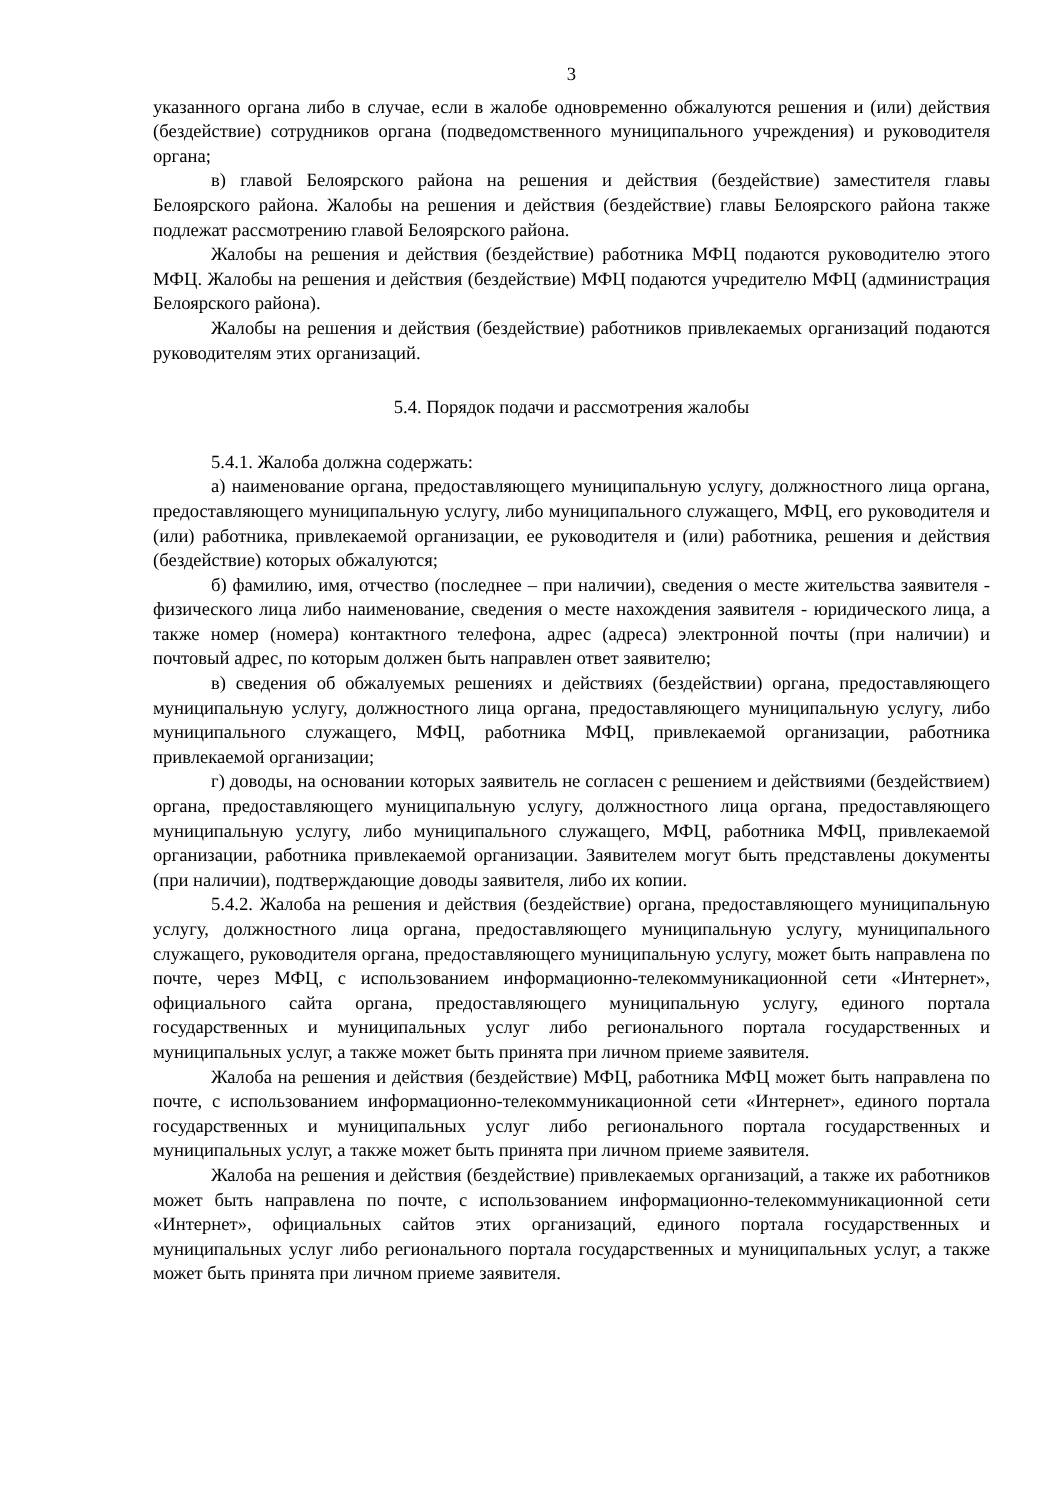3
указанного органа либо в случае, если в жалобе одновременно обжалуются решения и (или) действия (бездействие) сотрудников органа (подведомственного муниципального учреждения) и руководителя органа;
в) главой Белоярского района на решения и действия (бездействие) заместителя главы Белоярского района. Жалобы на решения и действия (бездействие) главы Белоярского района также подлежат рассмотрению главой Белоярского района.
Жалобы на решения и действия (бездействие) работника МФЦ подаются руководителю этого МФЦ. Жалобы на решения и действия (бездействие) МФЦ подаются учредителю МФЦ (администрация Белоярского района).
Жалобы на решения и действия (бездействие) работников привлекаемых организаций подаются руководителям этих организаций.
5.4. Порядок подачи и рассмотрения жалобы
5.4.1. Жалоба должна содержать:
а) наименование органа, предоставляющего муниципальную услугу, должностного лица органа, предоставляющего муниципальную услугу, либо муниципального служащего, МФЦ, его руководителя и (или) работника, привлекаемой организации, ее руководителя и (или) работника, решения и действия (бездействие) которых обжалуются;
б) фамилию, имя, отчество (последнее – при наличии), сведения о месте жительства заявителя - физического лица либо наименование, сведения о месте нахождения заявителя - юридического лица, а также номер (номера) контактного телефона, адрес (адреса) электронной почты (при наличии) и почтовый адрес, по которым должен быть направлен ответ заявителю;
в) сведения об обжалуемых решениях и действиях (бездействии) органа, предоставляющего муниципальную услугу, должностного лица органа, предоставляющего муниципальную услугу, либо муниципального служащего, МФЦ, работника МФЦ, привлекаемой организации, работника привлекаемой организации;
г) доводы, на основании которых заявитель не согласен с решением и действиями (бездействием) органа, предоставляющего муниципальную услугу, должностного лица органа, предоставляющего муниципальную услугу, либо муниципального служащего, МФЦ, работника МФЦ, привлекаемой организации, работника привлекаемой организации. Заявителем могут быть представлены документы (при наличии), подтверждающие доводы заявителя, либо их копии.
5.4.2. Жалоба на решения и действия (бездействие) органа, предоставляющего муниципальную услугу, должностного лица органа, предоставляющего муниципальную услугу, муниципального служащего, руководителя органа, предоставляющего муниципальную услугу, может быть направлена по почте, через МФЦ, с использованием информационно-телекоммуникационной сети «Интернет», официального сайта органа, предоставляющего муниципальную услугу, единого портала государственных и муниципальных услуг либо регионального портала государственных и муниципальных услуг, а также может быть принята при личном приеме заявителя.
Жалоба на решения и действия (бездействие) МФЦ, работника МФЦ может быть направлена по почте, с использованием информационно-телекоммуникационной сети «Интернет», единого портала государственных и муниципальных услуг либо регионального портала государственных и муниципальных услуг, а также может быть принята при личном приеме заявителя.
Жалоба на решения и действия (бездействие) привлекаемых организаций, а также их работников может быть направлена по почте, с использованием информационно-телекоммуникационной сети «Интернет», официальных сайтов этих организаций, единого портала государственных и муниципальных услуг либо регионального портала государственных и муниципальных услуг, а также может быть принята при личном приеме заявителя.